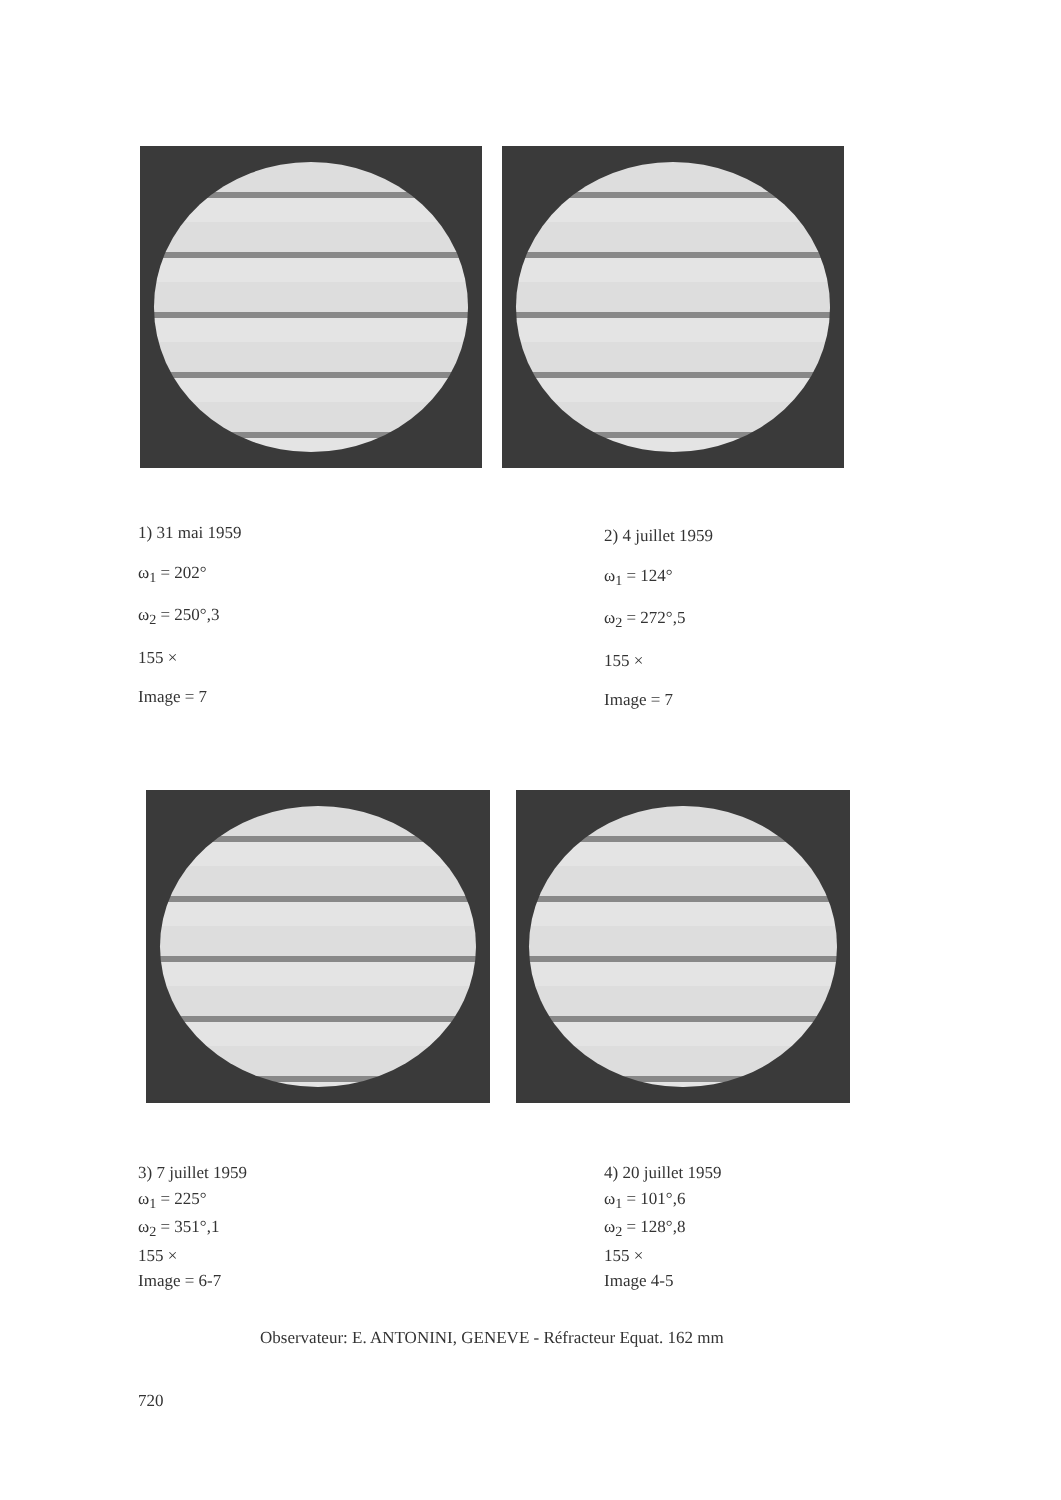1) 31 mai 1959
ω<sub>1</sub> = 202°
ω<sub>2</sub> = 250°,3
155 ×
Image = 7
2) 4 juillet 1959
ω<sub>1</sub> = 124°
ω<sub>2</sub> = 272°,5
155 ×
Image = 7
3) 7 juillet 1959
ω<sub>1</sub> = 225°
ω<sub>2</sub> = 351°,1
155 ×
Image = 6-7
4) 20 juillet 1959
ω<sub>1</sub> = 101°,6
ω<sub>2</sub> = 128°,8
155 ×
Image 4-5
Observateur: E. ANTONINI, GENEVE - Réfracteur Equat. 162 mm
720